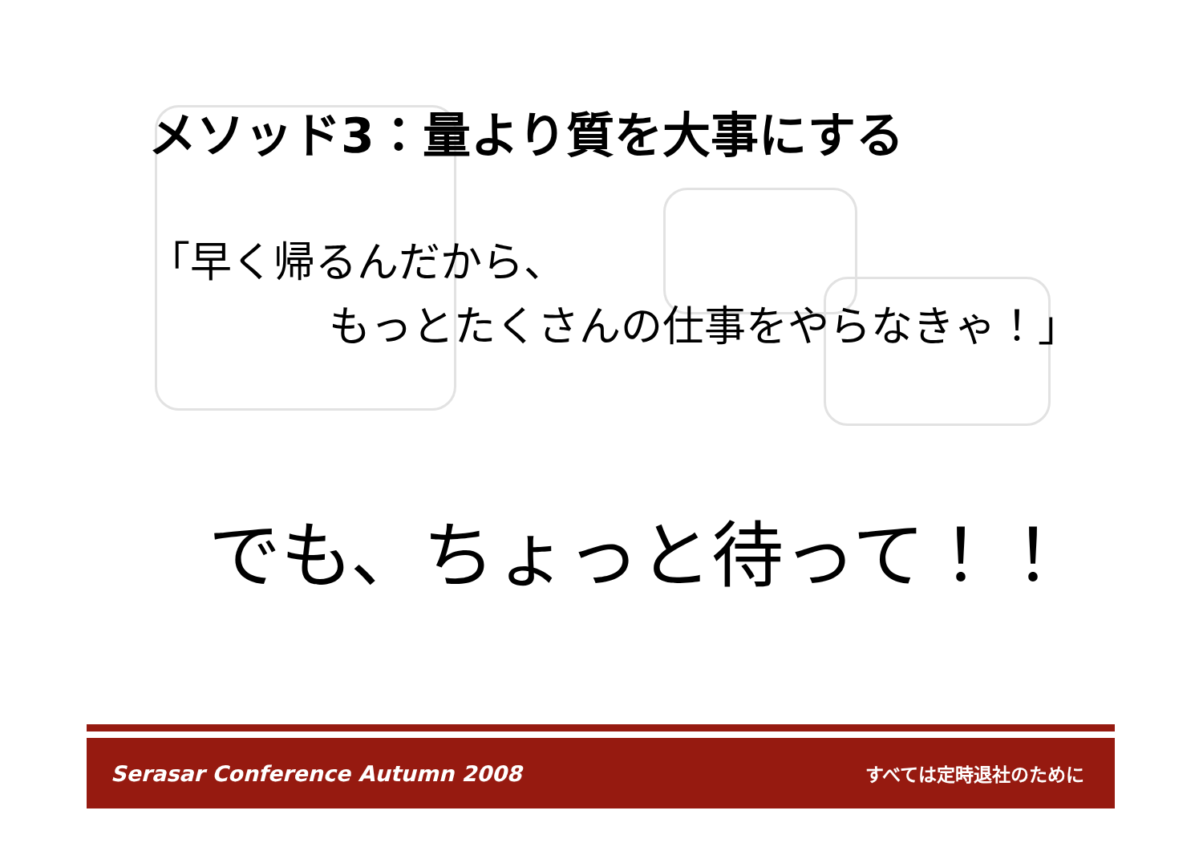メソッド3：量より質を大事にする
「早く帰るんだから、
もっとたくさんの仕事をやらなきゃ！」
でも、ちょっと待って！！
Serasar Conference Autumn 2008 すべては定時退社のために